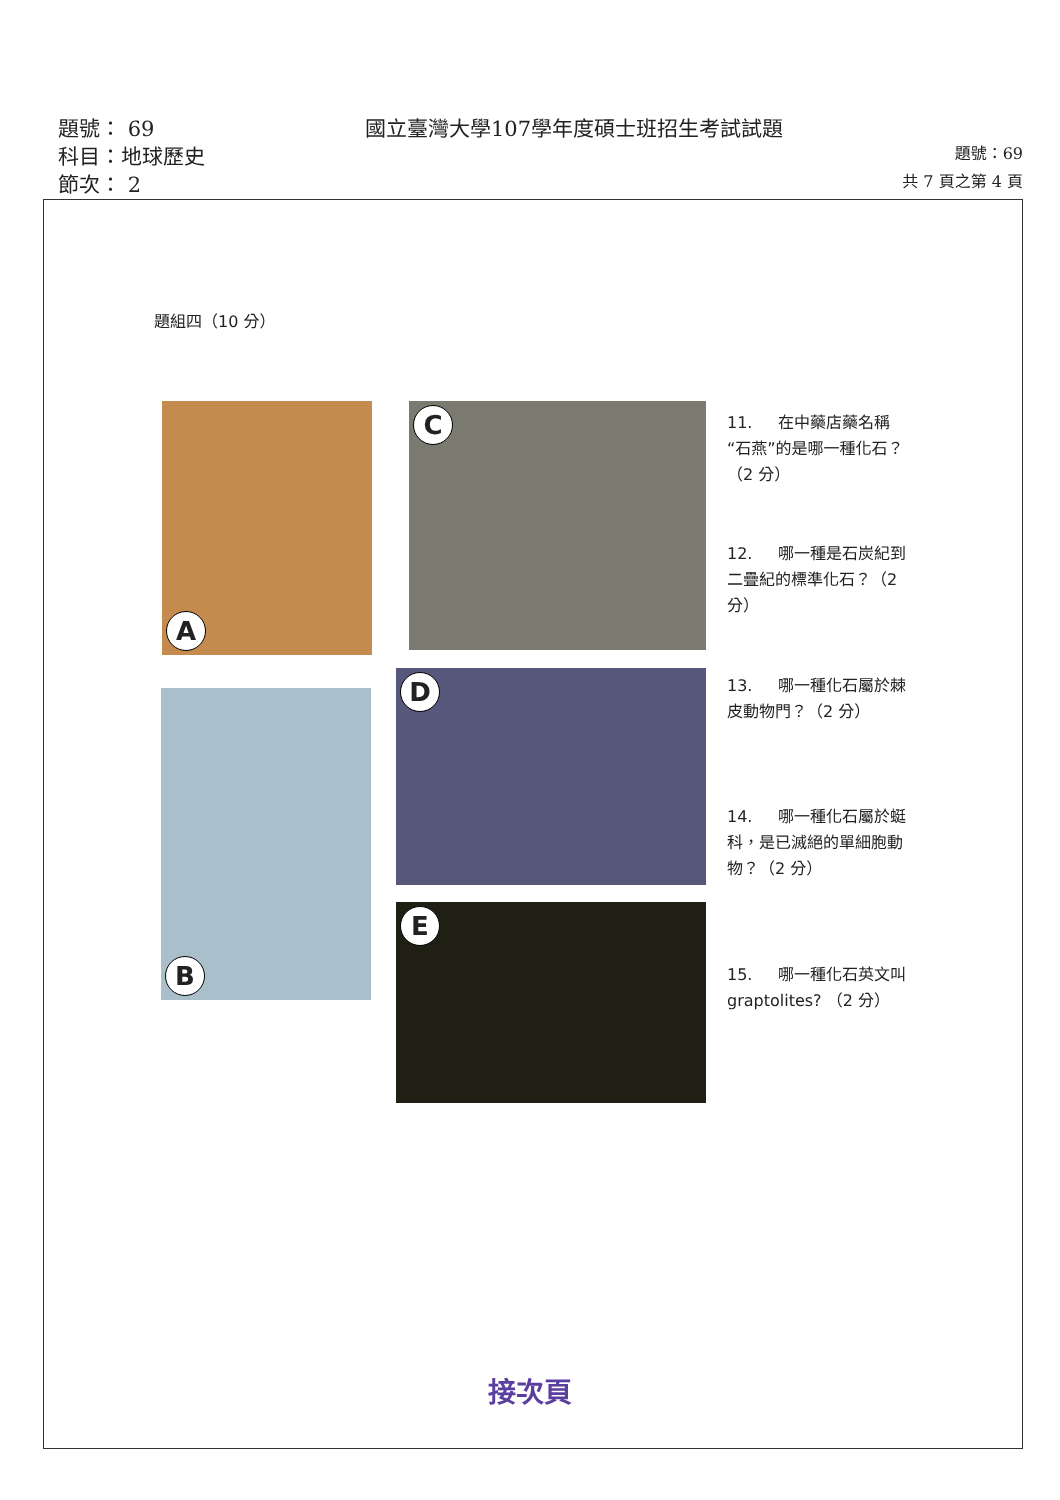題號： 69 國立臺灣大學107學年度碩士班招生考試試題
科目：地球歷史 題號：69
節次： 2 共 7 頁之第 4 頁
題組四（10 分）
A C
B
D
E
11. 在中藥店藥名稱“石燕”的是哪一種化石？（2 分）
12. 哪一種是石炭紀到二疊紀的標準化石？（2 分）
13. 哪一種化石屬於棘皮動物門？（2 分）
14. 哪一種化石屬於蜓科，是已滅絕的單細胞動物？（2 分）
15. 哪一種化石英文叫 graptolites? （2 分）
接次頁